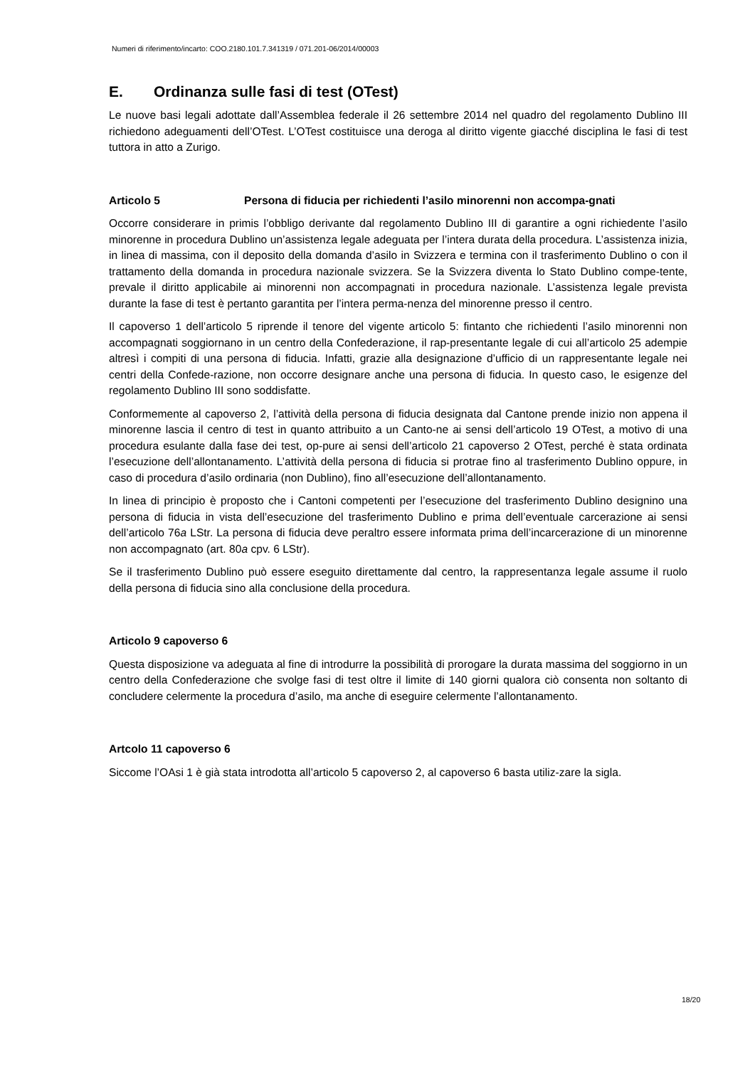Numeri di riferimento/incarto: COO.2180.101.7.341319 / 071.201-06/2014/00003
E. Ordinanza sulle fasi di test (OTest)
Le nuove basi legali adottate dall’Assemblea federale il 26 settembre 2014 nel quadro del regolamento Dublino III richiedono adeguamenti dell’OTest. L’OTest costituisce una deroga al diritto vigente giacché disciplina le fasi di test tuttora in atto a Zurigo.
Articolo 5 Persona di fiducia per richiedenti l’asilo minorenni non accompa-gnati
Occorre considerare in primis l’obbligo derivante dal regolamento Dublino III di garantire a ogni richiedente l’asilo minorenne in procedura Dublino un’assistenza legale adeguata per l’intera durata della procedura. L’assistenza inizia, in linea di massima, con il deposito della domanda d’asilo in Svizzera e termina con il trasferimento Dublino o con il trattamento della domanda in procedura nazionale svizzera. Se la Svizzera diventa lo Stato Dublino compe-tente, prevale il diritto applicabile ai minorenni non accompagnati in procedura nazionale. L’assistenza legale prevista durante la fase di test è pertanto garantita per l’intera perma-nenza del minorenne presso il centro.
Il capoverso 1 dell’articolo 5 riprende il tenore del vigente articolo 5: fintanto che richiedenti l’asilo minorenni non accompagnati soggiornano in un centro della Confederazione, il rap-presentante legale di cui all’articolo 25 adempie altresì i compiti di una persona di fiducia. Infatti, grazie alla designazione d’ufficio di un rappresentante legale nei centri della Confede-razione, non occorre designare anche una persona di fiducia. In questo caso, le esigenze del regolamento Dublino III sono soddisfatte.
Conformemente al capoverso 2, l’attività della persona di fiducia designata dal Cantone prende inizio non appena il minorenne lascia il centro di test in quanto attribuito a un Canto-ne ai sensi dell’articolo 19 OTest, a motivo di una procedura esulante dalla fase dei test, op-pure ai sensi dell’articolo 21 capoverso 2 OTest, perché è stata ordinata l’esecuzione dell’allontanamento. L’attività della persona di fiducia si protrae fino al trasferimento Dublino oppure, in caso di procedura d’asilo ordinaria (non Dublino), fino all’esecuzione dell’allontanamento.
In linea di principio è proposto che i Cantoni competenti per l’esecuzione del trasferimento Dublino designino una persona di fiducia in vista dell’esecuzione del trasferimento Dublino e prima dell’eventuale carcerazione ai sensi dell’articolo 76a LStr. La persona di fiducia deve peraltro essere informata prima dell’incarcerazione di un minorenne non accompagnato (art. 80a cpv. 6 LStr).
Se il trasferimento Dublino può essere eseguito direttamente dal centro, la rappresentanza legale assume il ruolo della persona di fiducia sino alla conclusione della procedura.
Articolo 9 capoverso 6
Questa disposizione va adeguata al fine di introdurre la possibilità di prorogare la durata massima del soggiorno in un centro della Confederazione che svolge fasi di test oltre il limite di 140 giorni qualora ciò consenta non soltanto di concludere celermente la procedura d’asilo, ma anche di eseguire celermente l’allontanamento.
Artcolo 11 capoverso 6
Siccome l’OAsi 1 è già stata introdotta all’articolo 5 capoverso 2, al capoverso 6 basta utiliz-zare la sigla.
18/20